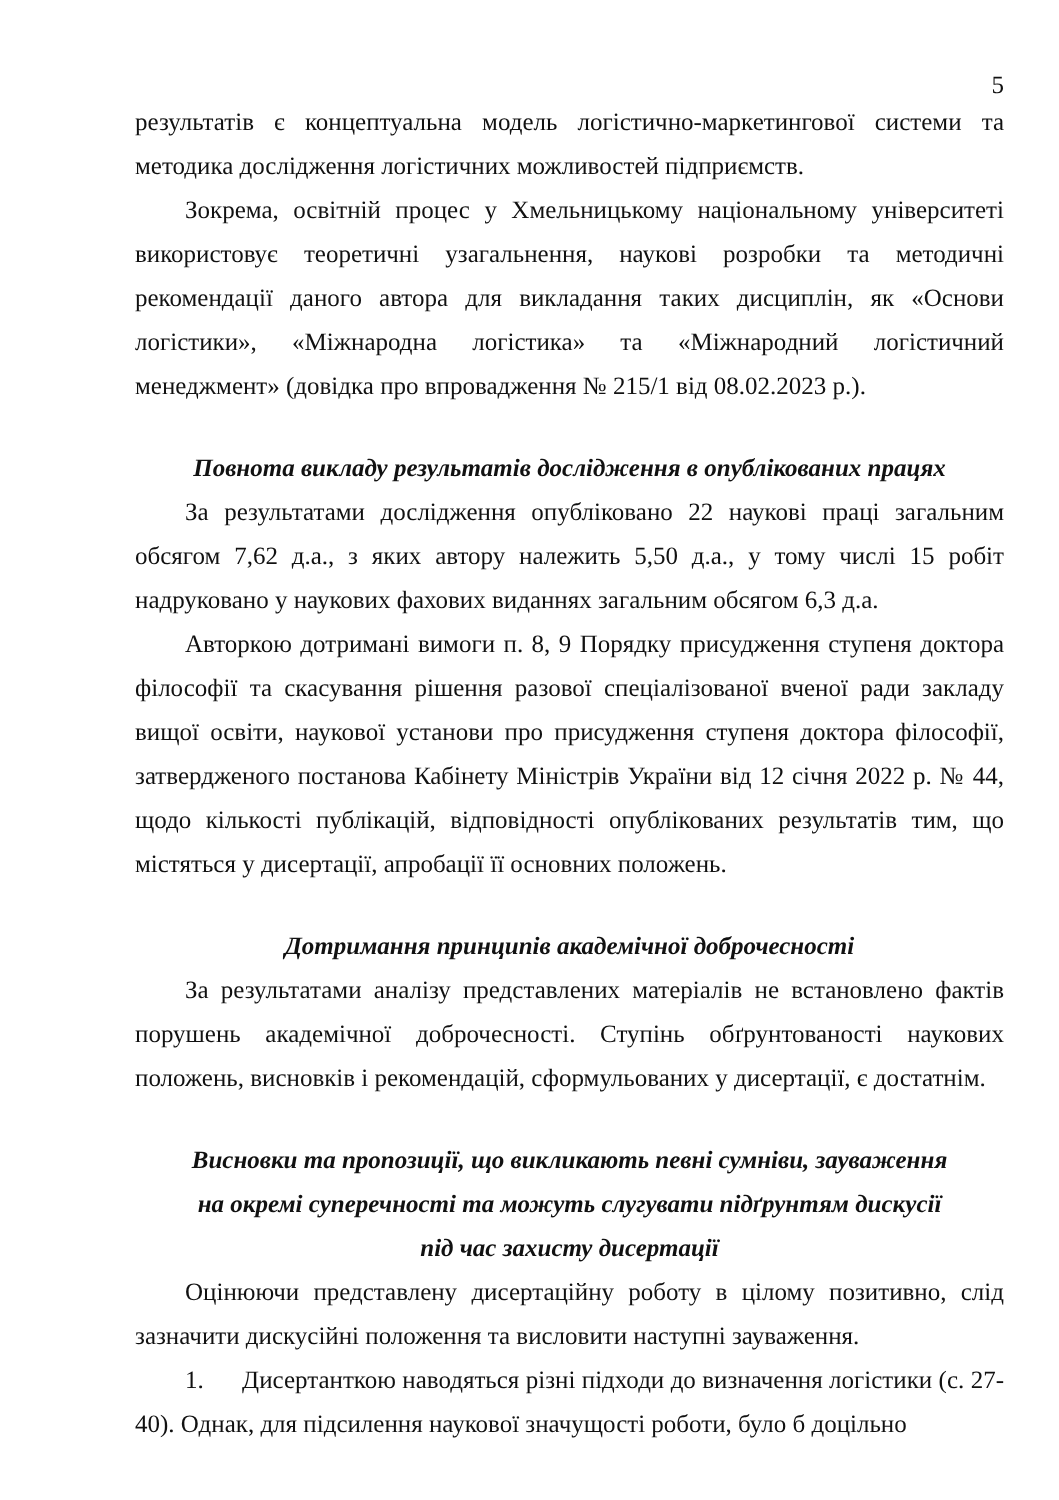5
результатів є концептуальна модель логістично-маркетингової системи та методика дослідження логістичних можливостей підприємств.
Зокрема, освітній процес у Хмельницькому національному університеті використовує теоретичні узагальнення, наукові розробки та методичні рекомендації даного автора для викладання таких дисциплін, як «Основи логістики», «Міжнародна логістика» та «Міжнародний логістичний менеджмент» (довідка про впровадження № 215/1 від 08.02.2023 р.).
Повнота викладу результатів дослідження в опублікованих працях
За результатами дослідження опубліковано 22 наукові праці загальним обсягом 7,62 д.а., з яких автору належить 5,50 д.а., у тому числі 15 робіт надруковано у наукових фахових виданнях загальним обсягом 6,3 д.а.
Авторкою дотримані вимоги п. 8, 9 Порядку присудження ступеня доктора філософії та скасування рішення разової спеціалізованої вченої ради закладу вищої освіти, наукової установи про присудження ступеня доктора філософії, затвердженого постанова Кабінету Міністрів України від 12 січня 2022 р. № 44, щодо кількості публікацій, відповідності опублікованих результатів тим, що містяться у дисертації, апробації її основних положень.
Дотримання принципів академічної доброчесності
За результатами аналізу представлених матеріалів не встановлено фактів порушень академічної доброчесності. Ступінь обґрунтованості наукових положень, висновків і рекомендацій, сформульованих у дисертації, є достатнім.
Висновки та пропозиції, що викликають певні сумніви, зауваження
на окремі суперечності та можуть слугувати підґрунтям дискусії
під час захисту дисертації
Оцінюючи представлену дисертаційну роботу в цілому позитивно, слід зазначити дискусійні положення та висловити наступні зауваження.
1. Дисертанткою наводяться різні підходи до визначення логістики (с. 27-40). Однак, для підсилення наукової значущості роботи, було б доцільно